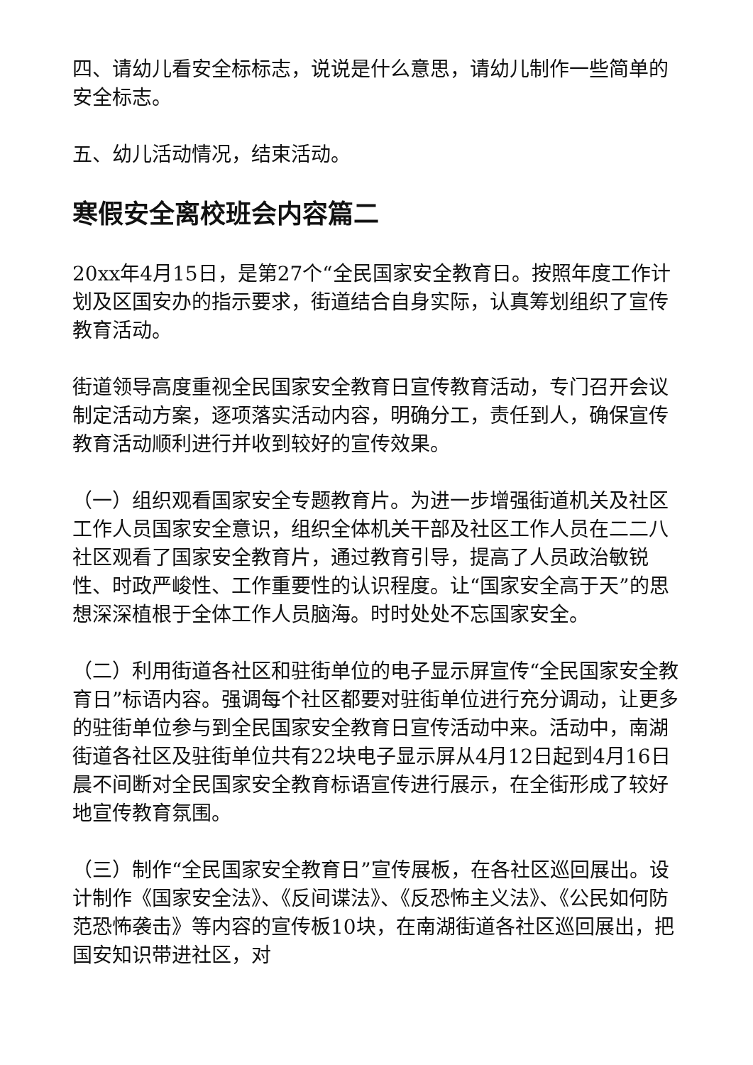四、请幼儿看安全标标志，说说是什么意思，请幼儿制作一些简单的安全标志。
五、幼儿活动情况，结束活动。
寒假安全离校班会内容篇二
20xx年4月15日，是第27个“全民国家安全教育日。按照年度工作计划及区国安办的指示要求，街道结合自身实际，认真筹划组织了宣传教育活动。
街道领导高度重视全民国家安全教育日宣传教育活动，专门召开会议制定活动方案，逐项落实活动内容，明确分工，责任到人，确保宣传教育活动顺利进行并收到较好的宣传效果。
（一）组织观看国家安全专题教育片。为进一步增强街道机关及社区工作人员国家安全意识，组织全体机关干部及社区工作人员在二二八社区观看了国家安全教育片，通过教育引导，提高了人员政治敏锐性、时政严峻性、工作重要性的认识程度。让“国家安全高于天”的思想深深植根于全体工作人员脑海。时时处处不忘国家安全。
（二）利用街道各社区和驻街单位的电子显示屏宣传“全民国家安全教育日”标语内容。强调每个社区都要对驻街单位进行充分调动，让更多的驻街单位参与到全民国家安全教育日宣传活动中来。活动中，南湖街道各社区及驻街单位共有22块电子显示屏从4月12日起到4月16日晨不间断对全民国家安全教育标语宣传进行展示，在全街形成了较好地宣传教育氛围。
（三）制作“全民国家安全教育日”宣传展板，在各社区巡回展出。设计制作《国家安全法》、《反间谍法》、《反恐怖主义法》、《公民如何防范恐怖袭击》等内容的宣传板10块，在南湖街道各社区巡回展出，把国安知识带进社区，对